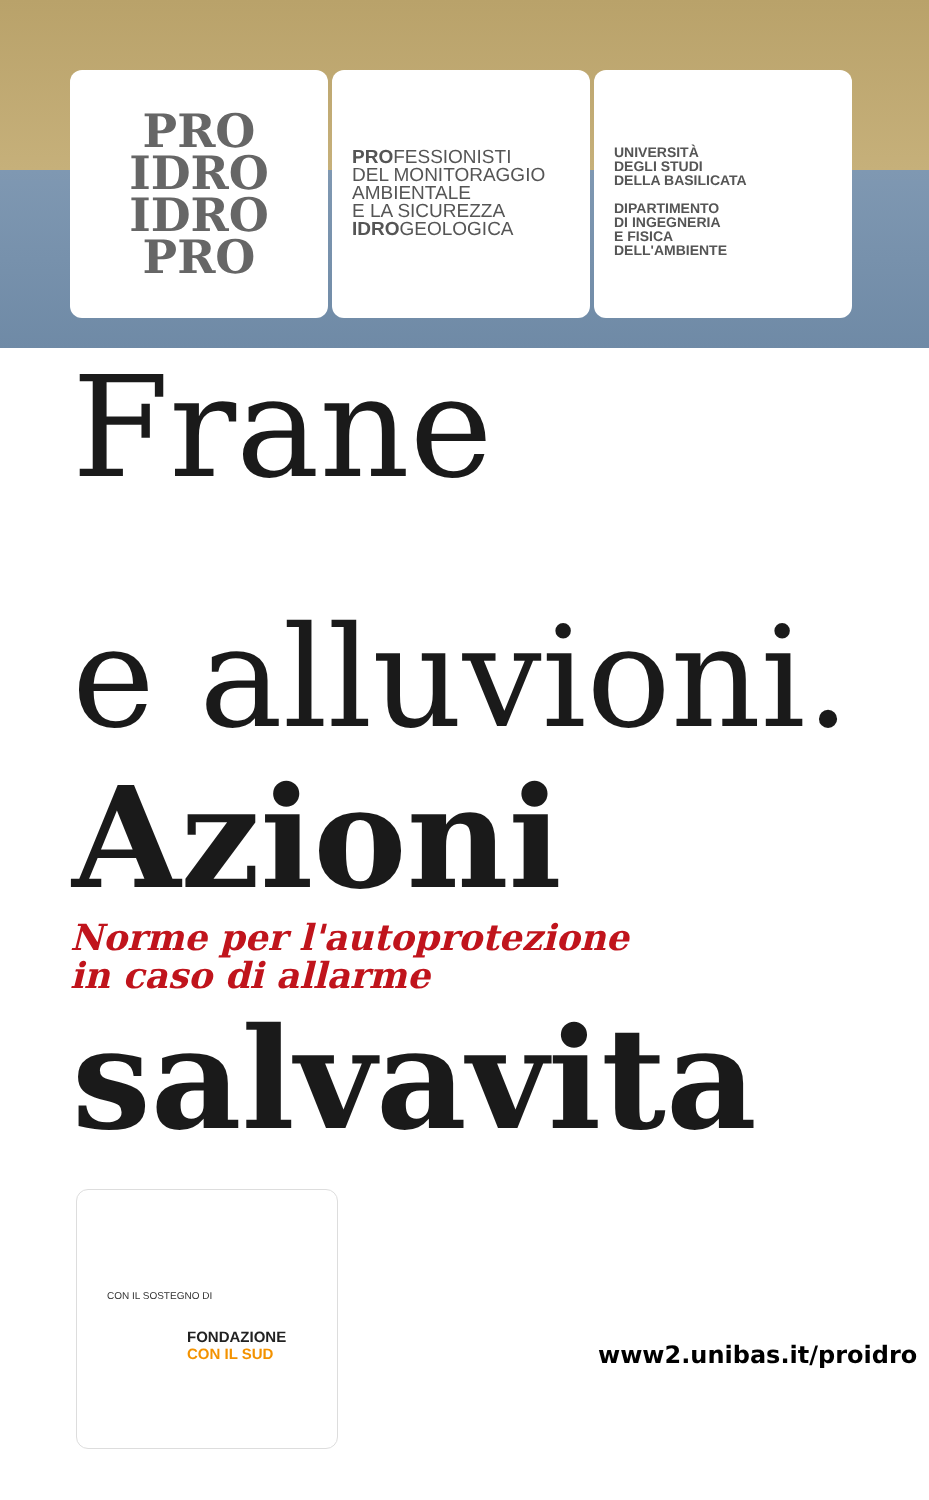PRO
IDRO
IDRO
PRO
PROFESSIONISTI
DEL MONITORAGGIO
AMBIENTALE
E LA SICUREZZA
IDROGEOLOGICA
UNIVERSITÀ
DEGLI STUDI
DELLA BASILICATA
DIPARTIMENTO
DI INGEGNERIA
E FISICA
DELL'AMBIENTE
Frane
e alluvioni.
Azioni
Norme per l'autoprotezione
in caso di allarme
salvavita
CON IL SOSTEGNO DI
FONDAZIONE
CON IL SUD
www2.unibas.it/proidro